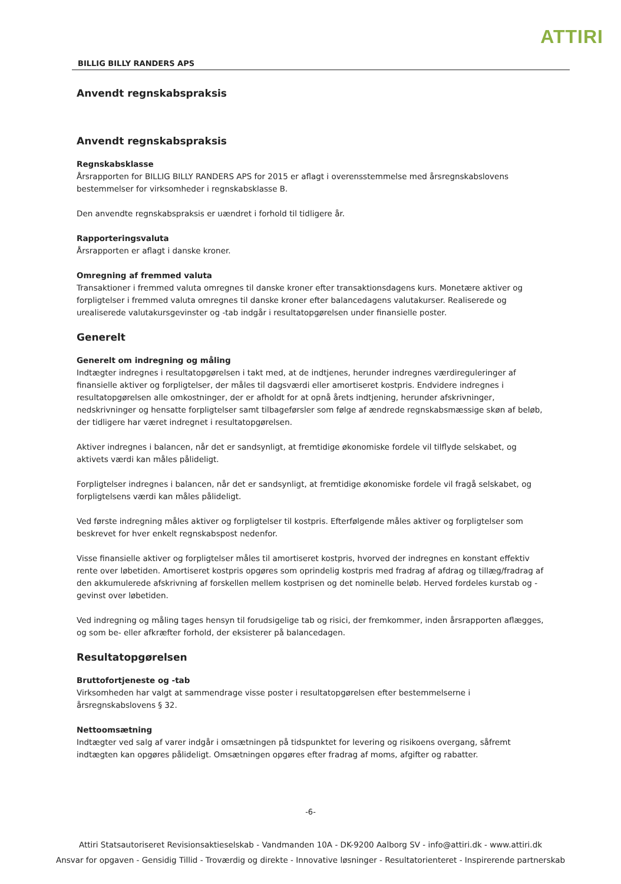ATTIRI
BILLIG BILLY RANDERS APS
Anvendt regnskabspraksis
Anvendt regnskabspraksis
Regnskabsklasse
Årsrapporten for BILLIG BILLY RANDERS APS for 2015 er aflagt i overensstemmelse med årsregnskabslovens bestemmelser for virksomheder i regnskabsklasse B.
Den anvendte regnskabspraksis er uændret i forhold til tidligere år.
Rapporteringsvaluta
Årsrapporten er aflagt i danske kroner.
Omregning af fremmed valuta
Transaktioner i fremmed valuta omregnes til danske kroner efter transaktionsdagens kurs. Monetære aktiver og forpligtelser i fremmed valuta omregnes til danske kroner efter balancedagens valutakurser. Realiserede og urealiserede valutakursgevinster og -tab indgår i resultatopgørelsen under finansielle poster.
Generelt
Generelt om indregning og måling
Indtægter indregnes i resultatopgørelsen i takt med, at de indtjenes, herunder indregnes værdireguleringer af finansielle aktiver og forpligtelser, der måles til dagsværdi eller amortiseret kostpris. Endvidere indregnes i resultatopgørelsen alle omkostninger, der er afholdt for at opnå årets indtjening, herunder afskrivninger, nedskrivninger og hensatte forpligtelser samt tilbageførsler som følge af ændrede regnskabsmæssige skøn af beløb, der tidligere har været indregnet i resultatopgørelsen.
Aktiver indregnes i balancen, når det er sandsynligt, at fremtidige økonomiske fordele vil tilflyde selskabet, og aktivets værdi kan måles pålideligt.
Forpligtelser indregnes i balancen, når det er sandsynligt, at fremtidige økonomiske fordele vil fragå selskabet, og forpligtelsens værdi kan måles pålideligt.
Ved første indregning måles aktiver og forpligtelser til kostpris. Efterfølgende måles aktiver og forpligtelser som beskrevet for hver enkelt regnskabspost nedenfor.
Visse finansielle aktiver og forpligtelser måles til amortiseret kostpris, hvorved der indregnes en konstant effektiv rente over løbetiden. Amortiseret kostpris opgøres som oprindelig kostpris med fradrag af afdrag og tillæg/fradrag af den akkumulerede afskrivning af forskellen mellem kostprisen og det nominelle beløb. Herved fordeles kurstab og -gevinst over løbetiden.
Ved indregning og måling tages hensyn til forudsigelige tab og risici, der fremkommer, inden årsrapporten aflægges, og som be- eller afkræfter forhold, der eksisterer på balancedagen.
Resultatopgørelsen
Bruttofortjeneste og -tab
Virksomheden har valgt at sammendrage visse poster i resultatopgørelsen efter bestemmelserne i årsregnskabslovens § 32.
Nettoomsætning
Indtægter ved salg af varer indgår i omsætningen på tidspunktet for levering og risikoens overgang, såfremt indtægten kan opgøres pålideligt. Omsætningen opgøres efter fradrag af moms, afgifter og rabatter.
-6-
Attiri Statsautoriseret Revisionsaktieselskab - Vandmanden 10A - DK-9200 Aalborg SV - info@attiri.dk - www.attiri.dk
Ansvar for opgaven - Gensidig Tillid - Troværdig og direkte - Innovative løsninger - Resultatorienteret - Inspirerende partnerskab